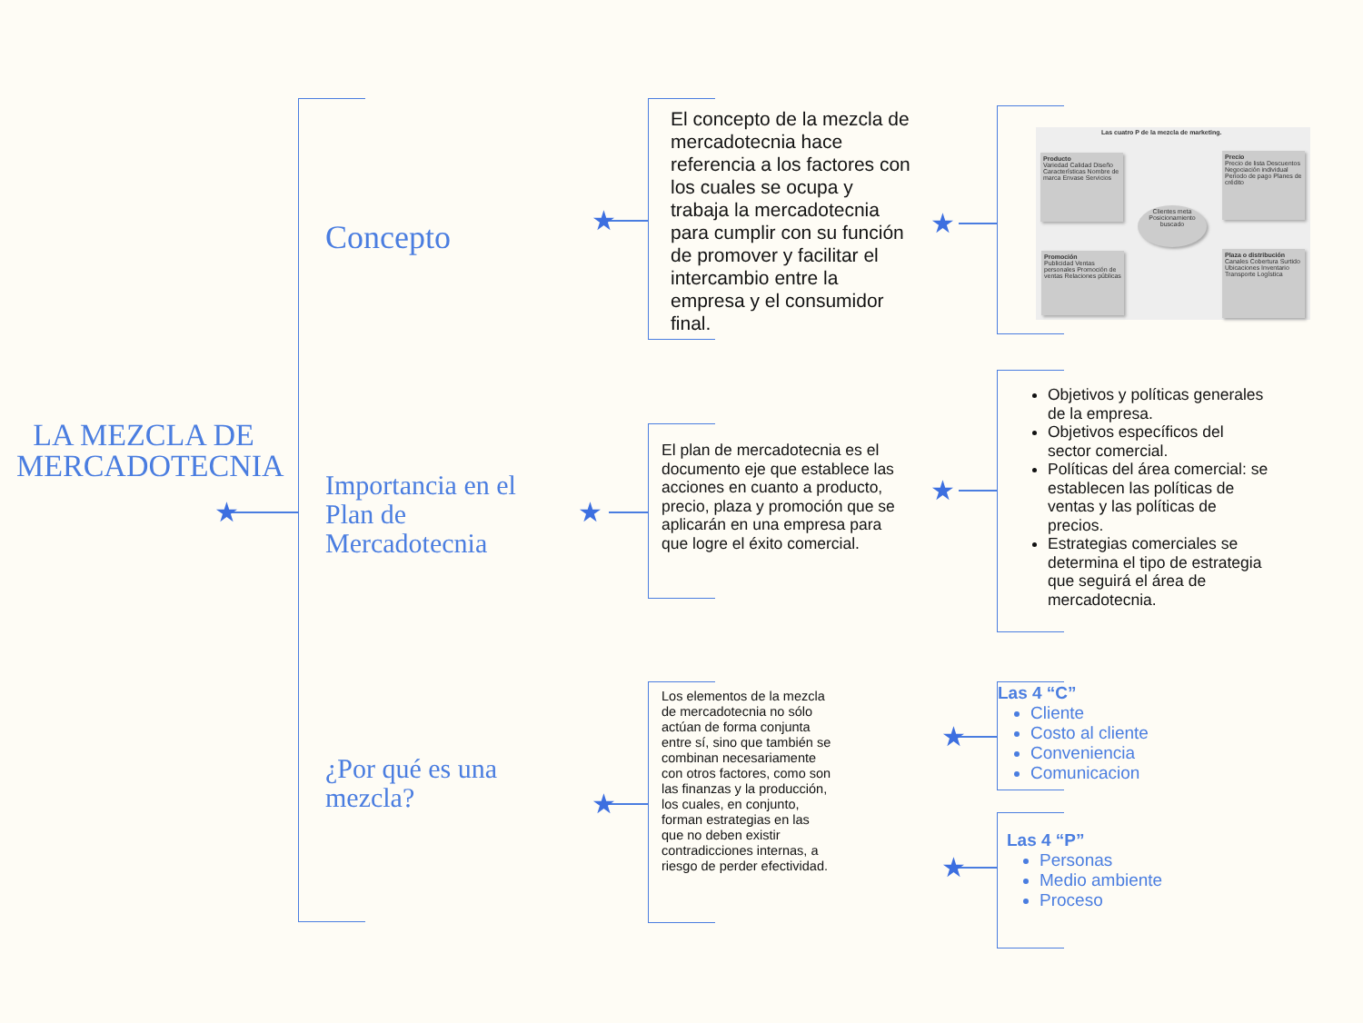★
★
★
★
★
★
★
★
LA MEZCLA DE MERCADOTECNIA
Concepto
Importancia en el Plan de Mercadotecnia
¿Por qué es una mezcla?
El concepto de la mezcla de mercadotecnia hace referencia a los factores con los cuales se ocupa y trabaja la mercadotecnia para cumplir con su función de promover y facilitar el intercambio entre la empresa y el consumidor final.
El plan de mercadotecnia es el documento eje que establece las acciones en cuanto a producto, precio, plaza y promoción que se aplicarán en una empresa para que logre el éxito comercial.
Los elementos de la mezcla de mercadotecnia no sólo actúan de forma conjunta entre sí, sino que también se combinan necesariamente con otros factores, como son las finanzas y la producción, los cuales, en conjunto, forman estrategias en las que no deben existir contradicciones internas, a riesgo de perder efectividad.
Las cuatro P de la mezcla de marketing.
Producto
Variedad Calidad Diseño Características Nombre de marca Envase Servicios
Precio
Precio de lista Descuentos Negociación individual Periodo de pago Planes de crédito
Promoción
Publicidad Ventas personales Promoción de ventas Relaciones públicas
Plaza o distribución
Canales Cobertura Surtido Ubicaciones Inventario Transporte Logística
Clientes meta
Posicionamiento buscado
Objetivos y políticas generales de la empresa.
Objetivos específicos del sector comercial.
Políticas del área comercial: se establecen las políticas de ventas y las políticas de precios.
Estrategias comerciales se determina el tipo de estrategia que seguirá el área de mercadotecnia.
Las 4 “C”
Cliente
Costo al cliente
Conveniencia
Comunicacion
Las 4 “P”
Personas
Medio ambiente
Proceso